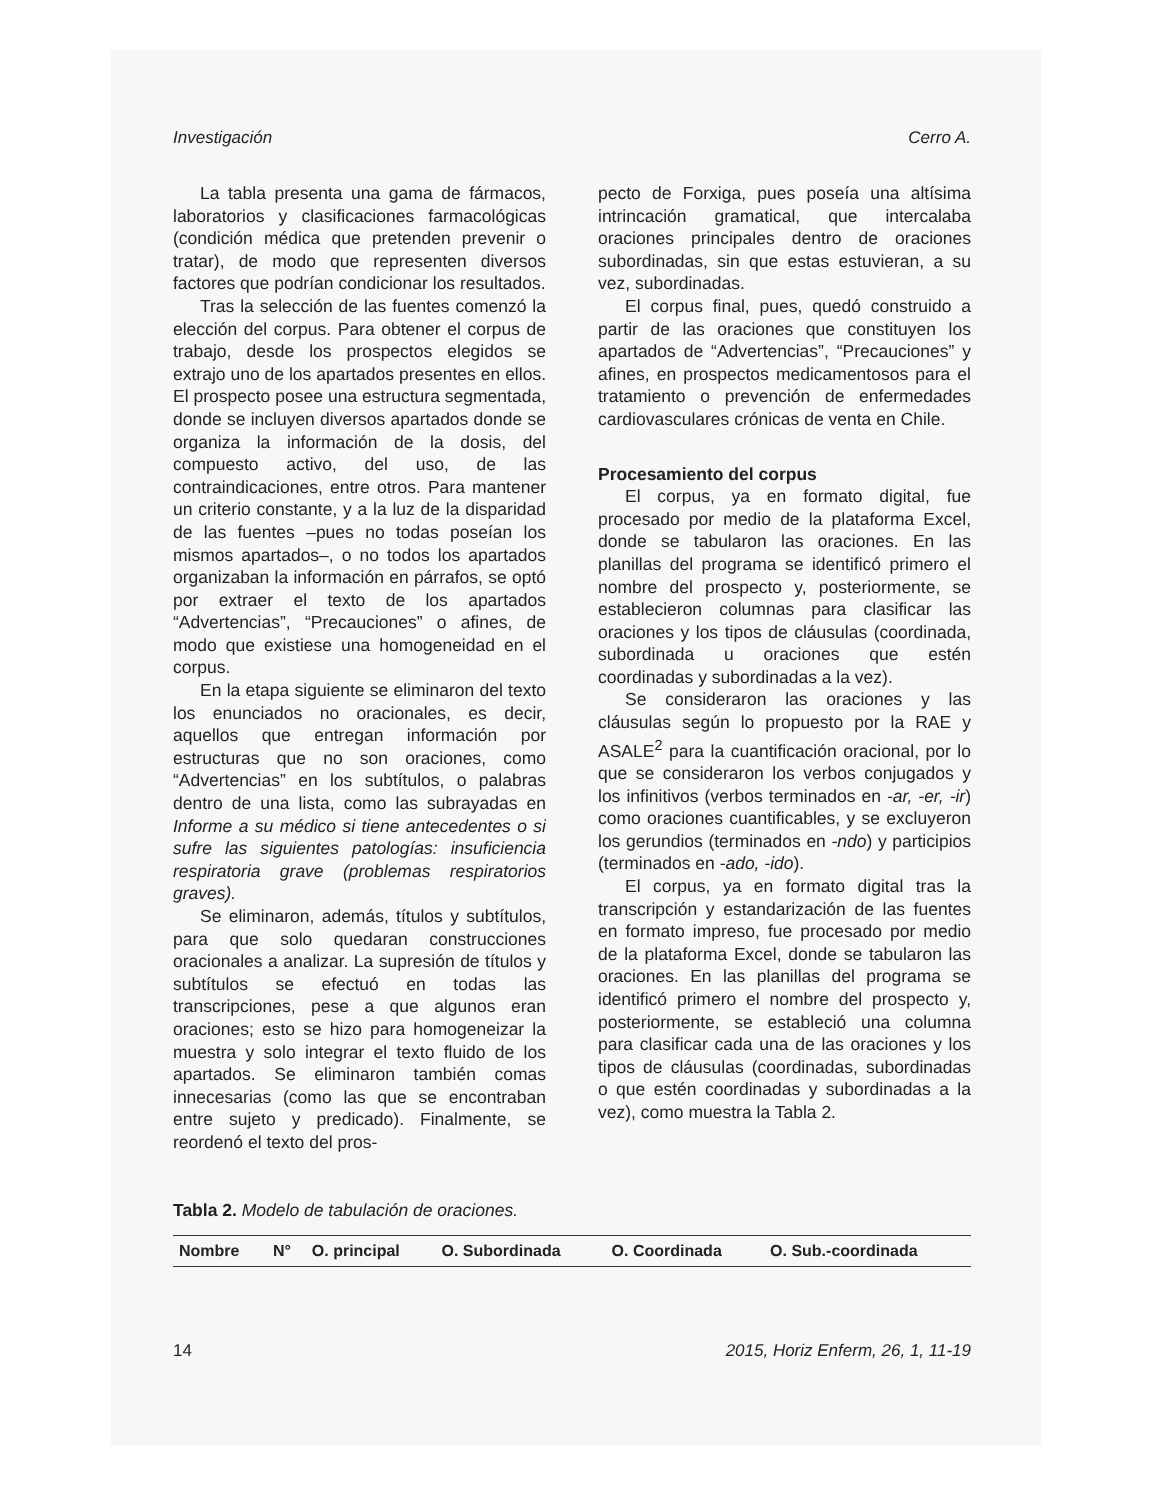Investigación Cerro A.
La tabla presenta una gama de fármacos, laboratorios y clasificaciones farmacológicas (condición médica que pretenden prevenir o tratar), de modo que representen diversos factores que podrían condicionar los resultados.
Tras la selección de las fuentes comenzó la elección del corpus. Para obtener el corpus de trabajo, desde los prospectos elegidos se extrajo uno de los apartados presentes en ellos. El prospecto posee una estructura segmentada, donde se incluyen diversos apartados donde se organiza la información de la dosis, del compuesto activo, del uso, de las contraindicaciones, entre otros. Para mantener un criterio constante, y a la luz de la disparidad de las fuentes –pues no todas poseían los mismos apartados–, o no todos los apartados organizaban la información en párrafos, se optó por extraer el texto de los apartados “Advertencias”, “Precauciones” o afines, de modo que existiese una homogeneidad en el corpus.
En la etapa siguiente se eliminaron del texto los enunciados no oracionales, es decir, aquellos que entregan información por estructuras que no son oraciones, como “Advertencias” en los subtítulos, o palabras dentro de una lista, como las subrayadas en Informe a su médico si tiene antecedentes o si sufre las siguientes patologías: insuficiencia respiratoria grave (problemas respiratorios graves).
Se eliminaron, además, títulos y subtítulos, para que solo quedaran construcciones oracionales a analizar. La supresión de títulos y subtítulos se efectuó en todas las transcripciones, pese a que algunos eran oraciones; esto se hizo para homogeneizar la muestra y solo integrar el texto fluido de los apartados. Se eliminaron también comas innecesarias (como las que se encontraban entre sujeto y predicado). Finalmente, se reordenó el texto del pros-
pecto de Forxiga, pues poseía una altísima intrincación gramatical, que intercalaba oraciones principales dentro de oraciones subordinadas, sin que estas estuvieran, a su vez, subordinadas.
El corpus final, pues, quedó construido a partir de las oraciones que constituyen los apartados de “Advertencias”, “Precauciones” y afines, en prospectos medicamentosos para el tratamiento o prevención de enfermedades cardiovasculares crónicas de venta en Chile.
Procesamiento del corpus
El corpus, ya en formato digital, fue procesado por medio de la plataforma Excel, donde se tabularon las oraciones. En las planillas del programa se identificó primero el nombre del prospecto y, posteriormente, se establecieron columnas para clasificar las oraciones y los tipos de cláusulas (coordinada, subordinada u oraciones que estén coordinadas y subordinadas a la vez).
Se consideraron las oraciones y las cláusulas según lo propuesto por la RAE y ASALE<sup>2</sup> para la cuantificación oracional, por lo que se consideraron los verbos conjugados y los infinitivos (verbos terminados en -ar, -er, -ir) como oraciones cuantificables, y se excluyeron los gerundios (terminados en -ndo) y participios (terminados en -ado, -ido).
El corpus, ya en formato digital tras la transcripción y estandarización de las fuentes en formato impreso, fue procesado por medio de la plataforma Excel, donde se tabularon las oraciones. En las planillas del programa se identificó primero el nombre del prospecto y, posteriormente, se estableció una columna para clasificar cada una de las oraciones y los tipos de cláusulas (coordinadas, subordinadas o que estén coordinadas y subordinadas a la vez), como muestra la Tabla 2.
Tabla 2. Modelo de tabulación de oraciones.
| Nombre | N° | O. principal | O. Subordinada | O. Coordinada | O. Sub.-coordinada |
| --- | --- | --- | --- | --- | --- |
14 2015, Horiz Enferm, 26, 1, 11-19